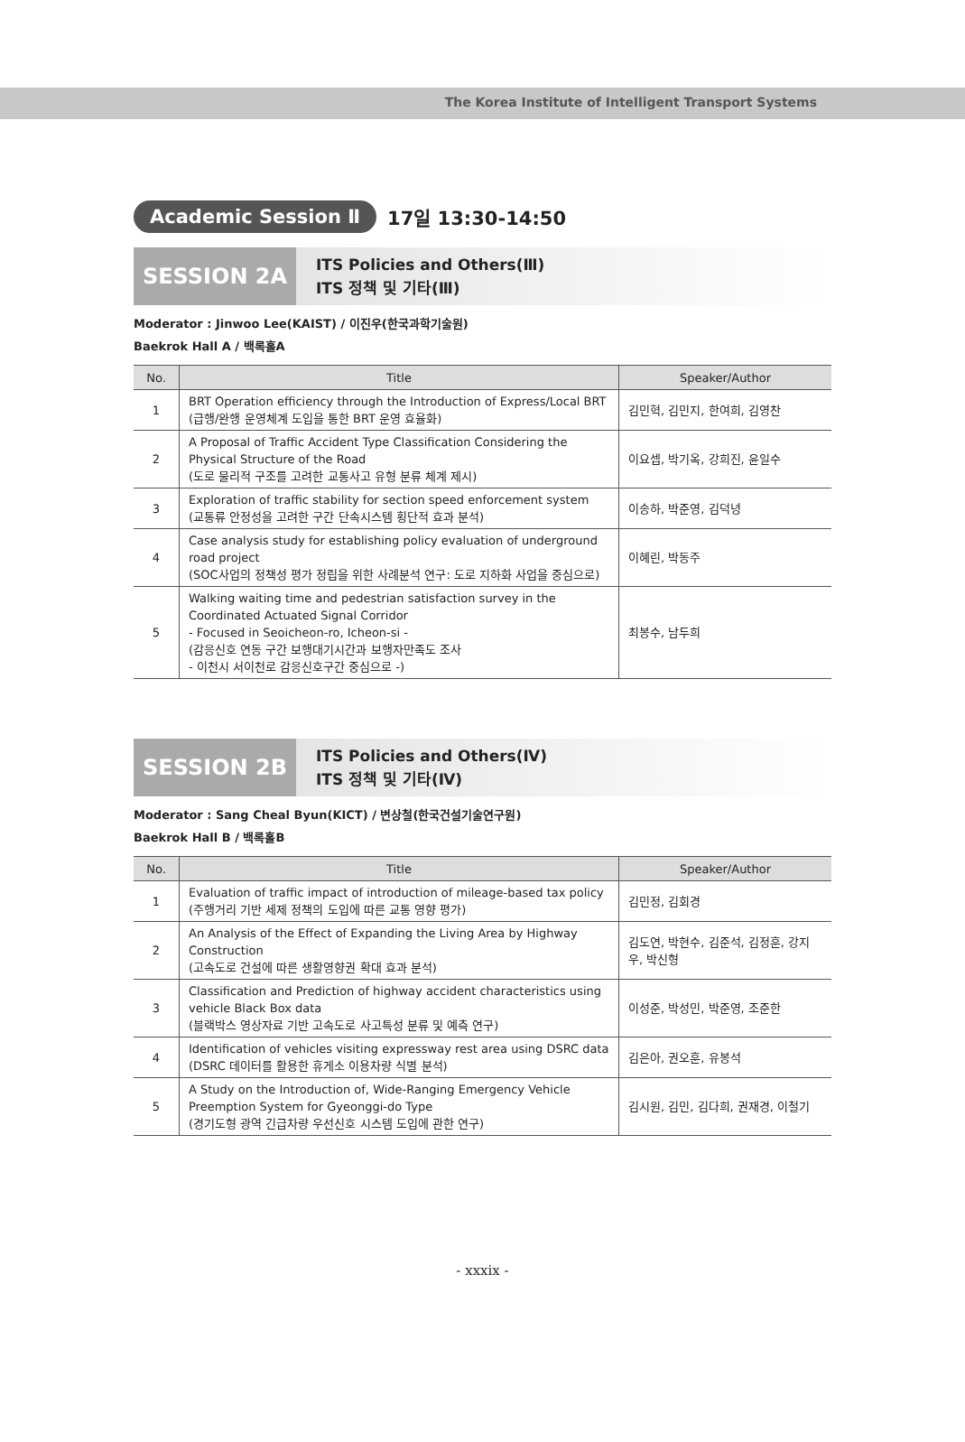The Korea Institute of Intelligent Transport Systems
Academic Session Ⅱ 17일 13:30-14:50
SESSION 2A
ITS Policies and Others(Ⅲ)
ITS 정책 및 기타(Ⅲ)
Moderator : Jinwoo Lee(KAIST) / 이진우(한국과학기술원)
Baekrok Hall A / 백록홀A
| No. | Title | Speaker/Author |
| --- | --- | --- |
| 1 | BRT Operation efficiency through the Introduction of Express/Local BRT (급행/완행 운영체계 도입을 통한 BRT 운영 효율화) | 김민혁, 김민지, 한여희, 김영찬 |
| 2 | A Proposal of Traffic Accident Type Classification Considering the Physical Structure of the Road (도로 물리적 구조를 고려한 교통사고 유형 분류 체계 제시) | 이요셉, 박기옥, 강희진, 윤일수 |
| 3 | Exploration of traffic stability for section speed enforcement system (교통류 안정성을 고려한 구간 단속시스템 횡단적 효과 분석) | 이송하, 박준영, 김덕녕 |
| 4 | Case analysis study for establishing policy evaluation of underground road project (SOC사업의 정책성 평가 정립을 위한 사례분석 연구: 도로 지하화 사업을 중심으로) | 이혜린, 박동주 |
| 5 | Walking waiting time and pedestrian satisfaction survey in the Coordinated Actuated Signal Corridor - Focused in Seoicheon-ro, Icheon-si - (감응신호 연동 구간 보행대기시간과 보행자만족도 조사 - 이천시 서이천로 감응신호구간 중심으로 -) | 최봉수, 남두희 |
SESSION 2B
ITS Policies and Others(Ⅳ)
ITS 정책 및 기타(Ⅳ)
Moderator : Sang Cheal Byun(KICT) / 변상철(한국건설기술연구원)
Baekrok Hall B / 백록홀B
| No. | Title | Speaker/Author |
| --- | --- | --- |
| 1 | Evaluation of traffic impact of introduction of mileage-based tax policy (주행거리 기반 세제 정책의 도입에 따른 교통 영향 평가) | 김민정, 김회경 |
| 2 | An Analysis of the Effect of Expanding the Living Area by Highway Construction (고속도로 건설에 따른 생활영향권 확대 효과 분석) | 김도연, 박현수, 김준석, 김정훈, 강지우, 박신형 |
| 3 | Classification and Prediction of highway accident characteristics using vehicle Black Box data (블랙박스 영상자료 기반 고속도로 사고특성 분류 및 예측 연구) | 이성준, 박성민, 박준영, 조준한 |
| 4 | Identification of vehicles visiting expressway rest area using DSRC data (DSRC 데이터를 활용한 휴게소 이용차량 식별 분석) | 김은아, 권오훈, 유봉석 |
| 5 | A Study on the Introduction of, Wide-Ranging Emergency Vehicle Preemption System for Gyeonggi-do Type (경기도형 광역 긴급차량 우선신호 시스템 도입에 관한 연구) | 김시원, 김민, 김다희, 권재경, 이철기 |
- xxxix -